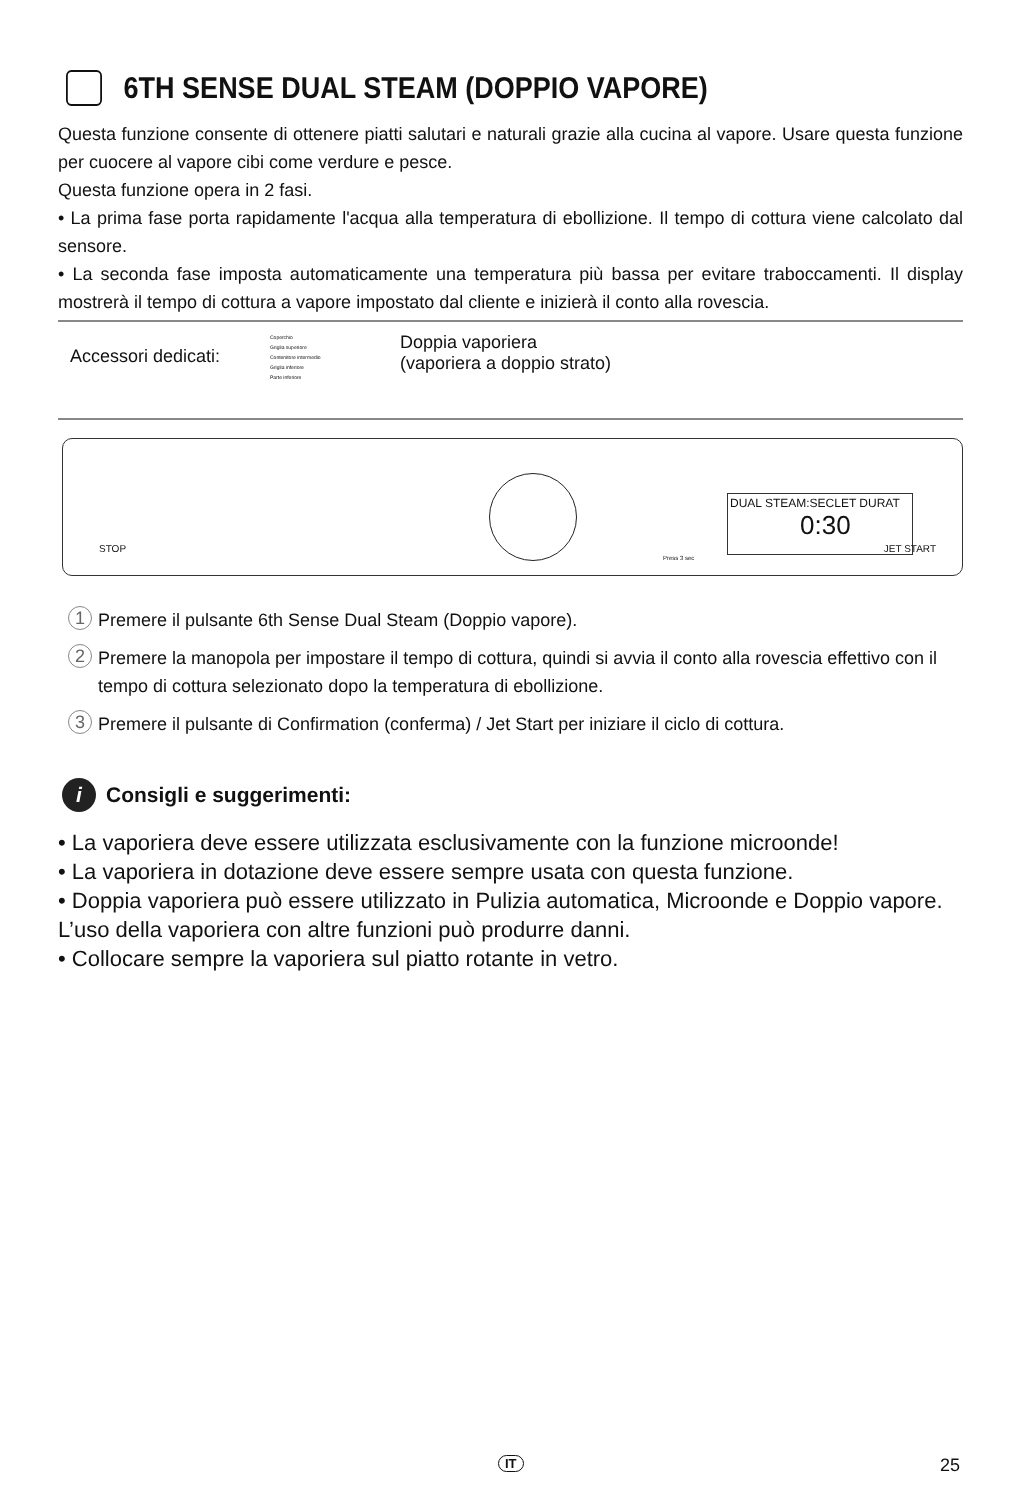6TH SENSE DUAL STEAM (DOPPIO VAPORE)
Questa funzione consente di ottenere piatti salutari e naturali grazie alla cucina al vapore. Usare questa funzione per cuocere al vapore cibi come verdure e pesce.
Questa funzione opera in 2 fasi.
• La prima fase porta rapidamente l'acqua alla temperatura di ebollizione. Il tempo di cottura viene calcolato dal sensore.
• La seconda fase imposta automaticamente una temperatura più bassa per evitare traboccamenti. Il display mostrerà il tempo di cottura a vapore impostato dal cliente e inizierà il conto alla rovescia.
Accessori dedicati:
Coperchio
Griglia superiore
Contenitore intermedio
Griglia inferiore
Parte inferiore
Doppia vaporiera
(vaporiera a doppio strato)
STOP
DUAL STEAM:SECLET DURAT
0:30
Press 3 sec
JET START
1 Premere il pulsante 6th Sense Dual Steam (Doppio vapore).
2 Premere la manopola per impostare il tempo di cottura, quindi si avvia il conto alla rovescia effettivo con il tempo di cottura selezionato dopo la temperatura di ebollizione.
3 Premere il pulsante di Confirmation (conferma) / Jet Start per iniziare il ciclo di cottura.
i Consigli e suggerimenti:
• La vaporiera deve essere utilizzata esclusivamente con la funzione microonde!
• La vaporiera in dotazione deve essere sempre usata con questa funzione.
• Doppia vaporiera può essere utilizzato in Pulizia automatica, Microonde e Doppio vapore. L’uso della vaporiera con altre funzioni può produrre danni.
• Collocare sempre la vaporiera sul piatto rotante in vetro.
IT 25